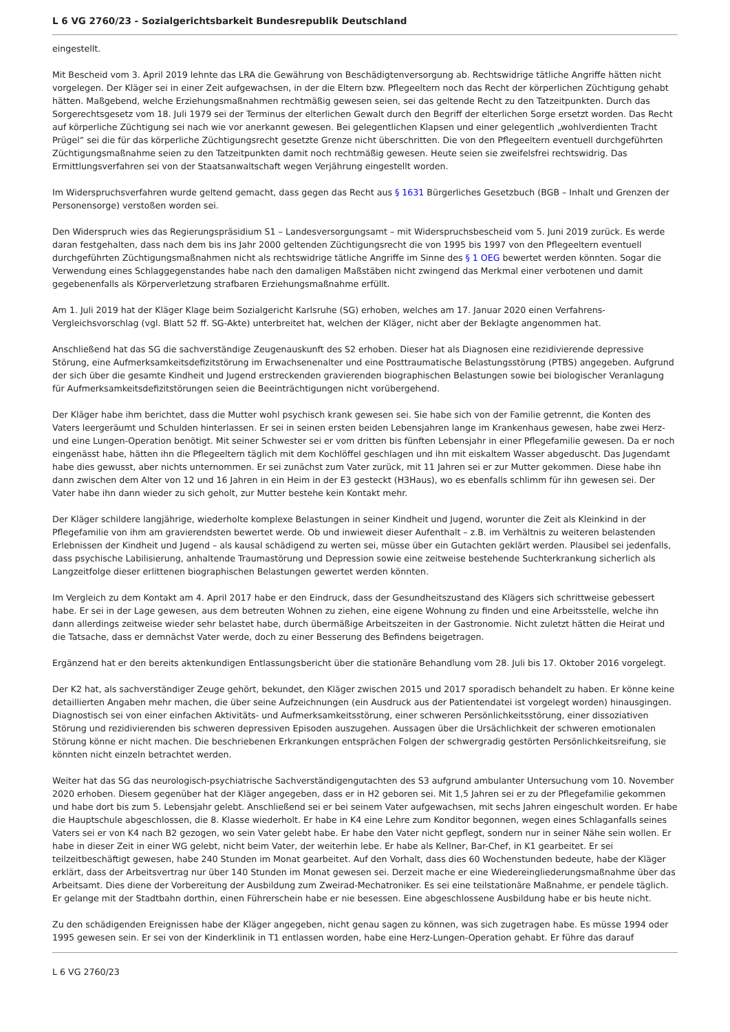L 6 VG 2760/23 - Sozialgerichtsbarkeit Bundesrepublik Deutschland
eingestellt.
Mit Bescheid vom 3. April 2019 lehnte das LRA die Gewährung von Beschädigtenversorgung ab. Rechtswidrige tätliche Angriffe hätten nicht vorgelegen. Der Kläger sei in einer Zeit aufgewachsen, in der die Eltern bzw. Pflegeeltern noch das Recht der körperlichen Züchtigung gehabt hätten. Maßgebend, welche Erziehungsmaßnahmen rechtmäßig gewesen seien, sei das geltende Recht zu den Tatzeitpunkten. Durch das Sorgerechtsgesetz vom 18. Juli 1979 sei der Terminus der elterlichen Gewalt durch den Begriff der elterlichen Sorge ersetzt worden. Das Recht auf körperliche Züchtigung sei nach wie vor anerkannt gewesen. Bei gelegentlichen Klapsen und einer gelegentlich „wohlverdienten Tracht Prügel“ sei die für das körperliche Züchtigungsrecht gesetzte Grenze nicht überschritten. Die von den Pflegeeltern eventuell durchgeführten Züchtigungsmaßnahme seien zu den Tatzeitpunkten damit noch rechtmäßig gewesen. Heute seien sie zweifelsfrei rechtswidrig. Das Ermittlungsverfahren sei von der Staatsanwaltschaft wegen Verjährung eingestellt worden.
Im Widerspruchsverfahren wurde geltend gemacht, dass gegen das Recht aus § 1631 Bürgerliches Gesetzbuch (BGB – Inhalt und Grenzen der Personensorge) verstoßen worden sei.
Den Widerspruch wies das Regierungspräsidium S1 – Landesversorgungsamt – mit Widerspruchsbescheid vom 5. Juni 2019 zurück. Es werde daran festgehalten, dass nach dem bis ins Jahr 2000 geltenden Züchtigungsrecht die von 1995 bis 1997 von den Pflegeeltern eventuell durchgeführten Züchtigungsmaßnahmen nicht als rechtswidrige tätliche Angriffe im Sinne des § 1 OEG bewertet werden könnten. Sogar die Verwendung eines Schlaggegenstandes habe nach den damaligen Maßstäben nicht zwingend das Merkmal einer verbotenen und damit gegebenenfalls als Körperverletzung strafbaren Erziehungsmaßnahme erfüllt.
Am 1. Juli 2019 hat der Kläger Klage beim Sozialgericht Karlsruhe (SG) erhoben, welches am 17. Januar 2020 einen Verfahrens-Vergleichsvorschlag (vgl. Blatt 52 ff. SG-Akte) unterbreitet hat, welchen der Kläger, nicht aber der Beklagte angenommen hat.
Anschließend hat das SG die sachverständige Zeugenauskunft des S2 erhoben. Dieser hat als Diagnosen eine rezidivierende depressive Störung, eine Aufmerksamkeitsdefizitstörung im Erwachsenenalter und eine Posttraumatische Belastungsstörung (PTBS) angegeben. Aufgrund der sich über die gesamte Kindheit und Jugend erstreckenden gravierenden biographischen Belastungen sowie bei biologischer Veranlagung für Aufmerksamkeitsdefizitstörungen seien die Beeinträchtigungen nicht vorübergehend.
Der Kläger habe ihm berichtet, dass die Mutter wohl psychisch krank gewesen sei. Sie habe sich von der Familie getrennt, die Konten des Vaters leergeräumt und Schulden hinterlassen. Er sei in seinen ersten beiden Lebensjahren lange im Krankenhaus gewesen, habe zwei Herz- und eine Lungen-Operation benötigt. Mit seiner Schwester sei er vom dritten bis fünften Lebensjahr in einer Pflegefamilie gewesen. Da er noch eingenässt habe, hätten ihn die Pflegeeltern täglich mit dem Kochlöffel geschlagen und ihn mit eiskaltem Wasser abgeduscht. Das Jugendamt habe dies gewusst, aber nichts unternommen. Er sei zunächst zum Vater zurück, mit 11 Jahren sei er zur Mutter gekommen. Diese habe ihn dann zwischen dem Alter von 12 und 16 Jahren in ein Heim in der E3 gesteckt (H3Haus), wo es ebenfalls schlimm für ihn gewesen sei. Der Vater habe ihn dann wieder zu sich geholt, zur Mutter bestehe kein Kontakt mehr.
Der Kläger schildere langjährige, wiederholte komplexe Belastungen in seiner Kindheit und Jugend, worunter die Zeit als Kleinkind in der Pflegefamilie von ihm am gravierendsten bewertet werde. Ob und inwieweit dieser Aufenthalt – z.B. im Verhältnis zu weiteren belastenden Erlebnissen der Kindheit und Jugend – als kausal schädigend zu werten sei, müsse über ein Gutachten geklärt werden. Plausibel sei jedenfalls, dass psychische Labilisierung, anhaltende Traumastörung und Depression sowie eine zeitweise bestehende Suchterkrankung sicherlich als Langzeitfolge dieser erlittenen biographischen Belastungen gewertet werden könnten.
Im Vergleich zu dem Kontakt am 4. April 2017 habe er den Eindruck, dass der Gesundheitszustand des Klägers sich schrittweise gebessert habe. Er sei in der Lage gewesen, aus dem betreuten Wohnen zu ziehen, eine eigene Wohnung zu finden und eine Arbeitsstelle, welche ihn dann allerdings zeitweise wieder sehr belastet habe, durch übermäßige Arbeitszeiten in der Gastronomie. Nicht zuletzt hätten die Heirat und die Tatsache, dass er demnächst Vater werde, doch zu einer Besserung des Befindens beigetragen.
Ergänzend hat er den bereits aktenkundigen Entlassungsbericht über die stationäre Behandlung vom 28. Juli bis 17. Oktober 2016 vorgelegt.
Der K2 hat, als sachverständiger Zeuge gehört, bekundet, den Kläger zwischen 2015 und 2017 sporadisch behandelt zu haben. Er könne keine detaillierten Angaben mehr machen, die über seine Aufzeichnungen (ein Ausdruck aus der Patientendatei ist vorgelegt worden) hinausgingen. Diagnostisch sei von einer einfachen Aktivitäts- und Aufmerksamkeitsstörung, einer schweren Persönlichkeitsstörung, einer dissoziativen Störung und rezidivierenden bis schweren depressiven Episoden auszugehen. Aussagen über die Ursächlichkeit der schweren emotionalen Störung könne er nicht machen. Die beschriebenen Erkrankungen entsprächen Folgen der schwergradig gestörten Persönlichkeitsreifung, sie könnten nicht einzeln betrachtet werden.
Weiter hat das SG das neurologisch-psychiatrische Sachverständigengutachten des S3 aufgrund ambulanter Untersuchung vom 10. November 2020 erhoben. Diesem gegenüber hat der Kläger angegeben, dass er in H2 geboren sei. Mit 1,5 Jahren sei er zu der Pflegefamilie gekommen und habe dort bis zum 5. Lebensjahr gelebt. Anschließend sei er bei seinem Vater aufgewachsen, mit sechs Jahren eingeschult worden. Er habe die Hauptschule abgeschlossen, die 8. Klasse wiederholt. Er habe in K4 eine Lehre zum Konditor begonnen, wegen eines Schlaganfalls seines Vaters sei er von K4 nach B2 gezogen, wo sein Vater gelebt habe. Er habe den Vater nicht gepflegt, sondern nur in seiner Nähe sein wollen. Er habe in dieser Zeit in einer WG gelebt, nicht beim Vater, der weiterhin lebe. Er habe als Kellner, Bar-Chef, in K1 gearbeitet. Er sei teilzeitbeschäftigt gewesen, habe 240 Stunden im Monat gearbeitet. Auf den Vorhalt, dass dies 60 Wochenstunden bedeute, habe der Kläger erklärt, dass der Arbeitsvertrag nur über 140 Stunden im Monat gewesen sei. Derzeit mache er eine Wiedereingliederungsmaßnahme über das Arbeitsamt. Dies diene der Vorbereitung der Ausbildung zum Zweirad-Mechatroniker. Es sei eine teilstationäre Maßnahme, er pendele täglich. Er gelange mit der Stadtbahn dorthin, einen Führerschein habe er nie besessen. Eine abgeschlossene Ausbildung habe er bis heute nicht.
Zu den schädigenden Ereignissen habe der Kläger angegeben, nicht genau sagen zu können, was sich zugetragen habe. Es müsse 1994 oder 1995 gewesen sein. Er sei von der Kinderklinik in T1 entlassen worden, habe eine Herz-Lungen-Operation gehabt. Er führe das darauf
L 6 VG 2760/23